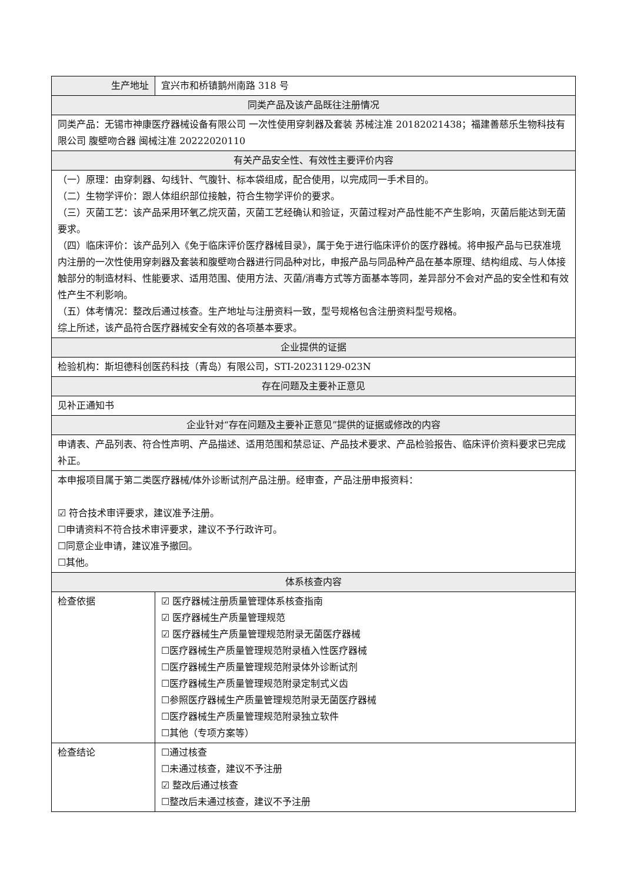| 生产地址 | 宜兴市和桥镇鹅州南路 318 号 |
| 同类产品及该产品既往注册情况 | |
| 同类产品：无锡市神康医疗器械设备有限公司 一次性使用穿刺器及套装 苏械注准 20182021438；福建善慈乐生物科技有限公司 腹壁吻合器 闽械注准 20222020110 | |
| 有关产品安全性、有效性主要评价内容 | |
| （一）原理：由穿刺器、勾线针、气腹针、标本袋组成，配合使用，以完成同一手术目的。 （二）生物学评价：跟人体组织部位接触，符合生物学评价的要求。 （三）灭菌工艺：该产品采用环氧乙烷灭菌，灭菌工艺经确认和验证，灭菌过程对产品性能不产生影响，灭菌后能达到无菌要求。 （四）临床评价：该产品列入《免于临床评价医疗器械目录》，属于免于进行临床评价的医疗器械。将申报产品与已获准境内注册的一次性使用穿刺器及套装和腹壁吻合器进行同品种对比，申报产品与同品种产品在基本原理、结构组成、与人体接触部分的制造材料、性能要求、适用范围、使用方法、灭菌/消毒方式等方面基本等同，差异部分不会对产品的安全性和有效性产生不利影响。 （五）体考情况：整改后通过核查。生产地址与注册资料一致，型号规格包含注册资料型号规格。 综上所述，该产品符合医疗器械安全有效的各项基本要求。 | |
| 企业提供的证据 | |
| 检验机构：斯坦德科创医药科技（青岛）有限公司，STI-20231129-023N | |
| 存在问题及主要补正意见 | |
| 见补正通知书 | |
| 企业针对“存在问题及主要补正意见”提供的证据或修改的内容 | |
| 申请表、产品列表、符合性声明、产品描述、适用范围和禁忌证、产品技术要求、产品检验报告、临床评价资料要求已完成补正。 | |
| 本申报项目属于第二类医疗器械/体外诊断试剂产品注册。经审查，产品注册申报资料： ☑ 符合技术审评要求，建议准予注册。 ☐申请资料不符合技术审评要求，建议不予行政许可。 ☐同意企业申请，建议准予撤回。 ☐其他。 | |
| 体系核查内容 | |
| 检查依据 | ☑ 医疗器械注册质量管理体系核查指南 ☑ 医疗器械生产质量管理规范 ☑ 医疗器械生产质量管理规范附录无菌医疗器械 ☐医疗器械生产质量管理规范附录植入性医疗器械 ☐医疗器械生产质量管理规范附录体外诊断试剂 ☐医疗器械生产质量管理规范附录定制式义齿 ☐参照医疗器械生产质量管理规范附录无菌医疗器械 ☐医疗器械生产质量管理规范附录独立软件 ☐其他（专项方案等） |
| 检查结论 | ☐通过核查 ☐未通过核查，建议不予注册 ☑ 整改后通过核查 ☐整改后未通过核查，建议不予注册 |